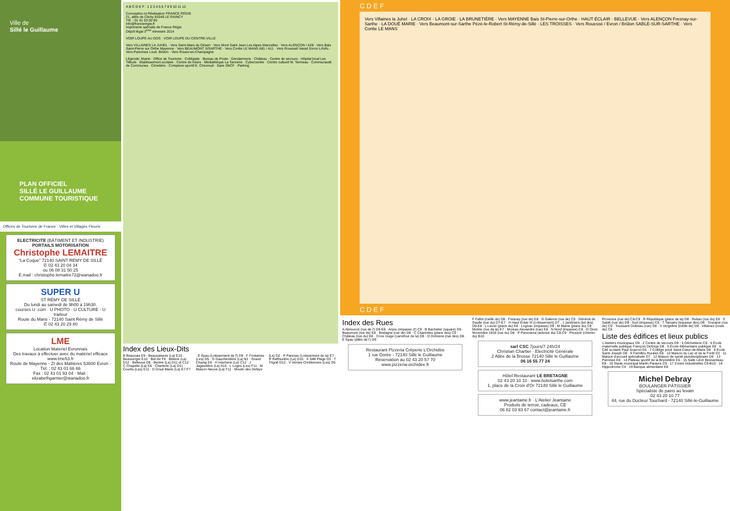Ville de
Sillé le Guillaume
PLAN OFFICIEL
SILLÉ LE GUILLAUME
COMMUNE TOURISTIQUE
Offices de Tourisme de France · Villes et Villages Fleuris
ELECTRICITE (BÂTIMENT ET INDUSTRIE) PORTAILS MOTORISATION
Christophe LEMAITRE
“La Coque” 72140 SAINT RÉMY DE SILLÉ
✆ 02 43 20 04 34
ou 06 08 31 50 25
E.mail : christophe.lemaitre72@wanadoo.fr
SUPER U
ST RÉMY DE SILLÉ
Du lundi au samedi de 9h00 à 19h30.
courses U .com · U PHOTO · U CULTURE · U traiteur
Route du Mans - 72140 Saint Rémy de Sillé
✆ 02 43 20 29 80
LME
Location Materiel Evronnais
Des travaux à effectuer avec du matériel efficace
www.lme53.fr
Route de Mayenne - ZI des Maltières 53600 Evron · Tél. : 02 43 01 66 66
Fax : 02 43 01 93 04 · Mail : elizabethgarnier@wanadoo.fr
A B C D E F · 1 2 3 4 5 6 7 8 9 10 11 12
Conception et Réalisation FRANCE RÉGIE
21, allée de Clichy 93340 LE RAINCY
Tél. : 01 41 53 00 90
info@franceregie.fr
Imprimerie spéciale de France Régie
Dépôt légal 3<sup>ème</sup> trimestre 2014
VOIR LOUPE AU DOS · VOIR LOUPE DU CENTRE-VILLE
Vers VILLAINES LA JUHEL · Vers Saint-Mars du Désert · Vers Mont Saint Jean Les Alpes Mancelles · Vers ALENÇON / A28 · Vers Bais Saint-Pierre sur Orthe Mayenne · Vers BEAUMONT S/SARTHE · Vers Conlie LE MANS A81 / A11 · Vers Rouessé-Vassé Evron LAVAL · Vers Parennes Loué, Brûlon · Vers Rouez-en-Champagne
Légende: Mairie · Office de Tourisme · Collégiale · Bureau de Poste · Gendarmerie · Château · Centre de secours · Hôpital local Les Tilleuls · Etablissement scolaire · Centre de loisirs · Médiathèque La Tannerie · Cybercentre · Centre culturel M. Termeau · Communauté de Communes · Cimetière · Complexe sportif E. Chevreuil · Gare SNCF · Parking
Index des Lieux-Dits
B Beauvais E9 · Beauvaiserie (La) E10 · Beauverger E10 · Bel-Air F6 · Bêlerie (La) D12 · Bellevue D8 · Bertrie (La) D11 et C12 · C Chapelle (La) E6 · Charterie (La) D11 · Courtis (Les) E11 · D Doué Marie (La) E7-F7 · E Épau (Lotissement de l') D9 · F Fontaines (Les) D5 · G Gaucherdière (La) B1 · Grand Champ E6 · H Hacherie (La) C12 · J Jagaudière (La) A10 · L Loges (Les) F11 · M Maison Neuve (La) F11 · Moulin des Defays (Le) D2 · P Paresse (Lotissement de la) E7 · R Raffourière (La) D10 · S Sillé Plage D3 · T Trigné D12 · V Ventes Chrétiennes (Les) D5
C D E F
Vers Villaines la Juhel · LA CROIX · LA GROIE · LA BRUNETIÈRE · Vers MAYENNE Bais St-Pierre-sur-Orthe · HAUT ÉCLAIR · BELLEVUE · Vers ALENÇON Fresnay-sur-Sarthe · LA DOUÉ MARIE · Vers Beaumont-sur-Sarthe Pézé-le-Robert St-Rémy-de-Sillé · LES TROISSES · Vers Rouessé / Evron / Brûlon SABLÉ-SUR-SARTHE · Vers Conlie LE MANS
C D E F
Index des Rues
A Abreuvoir (rue de l') D8-E8 · Anjou (impasse d') C9 · B Bachelier (square) D9 · Beaumont (rue de) E8 · Bretagne (rue de) D8 · C Charentes (place des) C9 · Château (rue du) E8 · Croix rouge (carrefour de la) D8 · D Dolmens (rue des) D8 · E Épau (allée de l') D9
Restaurant Pizzeria Crêperie L'Orchidée
1 rue Dorée - 72140 Sillé le Guillaume
Réservation au 02 43 20 57 70
www.pizzeria-orchidee.fr
F Fallot (ruelle du) D8 · Fresnay (rue de) E8 · G Galerne (rue de) C9 · Général de Gaulle (rue du) D7-E7 · H Haut Éclair III (Lotissement) D7 · J Jardiniers (bd des) D9-E8 · L Lavoir (place du) E8 · Logivac (impasse) D9 · M Maine (place du) C8 · Moitrie (rue de la) E7 · Moreau Alexandre (rue) E8 · N Nord (impasse) C8 · O Onze Novembre 1918 (rue du) D8 · P Panorama (avenue du) C8-C9 · Pressoir (chemin du) B10
sarl CSC 7jours/7 24h/24
Christian Chartier · Electricité Générale
2 Allée de la Brosse 72140 Sillé le Guillaume
06 16 55 77 24
Hôtel Restaurant LE BRETAGNE
02 43 20 10 10 · www.hotelsarthe.com
1, place de la Croix d'Or 72140 Sillé le Guillaume
www.jeantaine.fr · L'Atelier Jeantaine
Produits de terroir, cadeaux, CE
06 82 03 93 67 contact@jeantaine.fr
Provence (rue de) C8-C9 · R République (place de la) D8 · Ruban (rue du) E8 · S Sablé (rue de) D9 · Sud (impasse) C9 · T Tamaris (impasse des) D8 · Touraine (rue de) C9 · Toussaint Dolbeau (rue) D8 · V Vergeline (ruelle de) D8 · Villaines (route de) C6
Liste des édifices et lieux publics
1 Ateliers municipaux D9 · 2 Centre de secours D9 · 3 Déchetterie C9 · 4 École maternelle publique François Deforge D8 · 5 École élémentaire publique E8 · 6 Cité scolaire Paul Scarron E6 · 7 Collège privé Saint-Cœur-de-Marie D8 · 8 École Saint-Joseph D8 · 9 Familles Rurales E8 · 10 Maison du Lac et de la Forêt D2 · 11 Maison d'accueil spécialisée D7 · 12 Maison de santé pluridisciplinaire D8 · 13 Paroisse E8 · 14 Plateau sportif de la Brunetière E6 · 15 Salle Léon Besnardeau E8 · 16 Stade municipal Martin Parayre C9 · 17 Zones Industrielles C9-B10 · 18 Hippodrome C4 · 19 Banque alimentaire E8
Michel Debray
BOULANGER PÂTISSIER
Spécialiste de pains au levain
02 43 20 10 77
44, rue du Docteur Touchard - 72140 Sillé-le-Guillaume